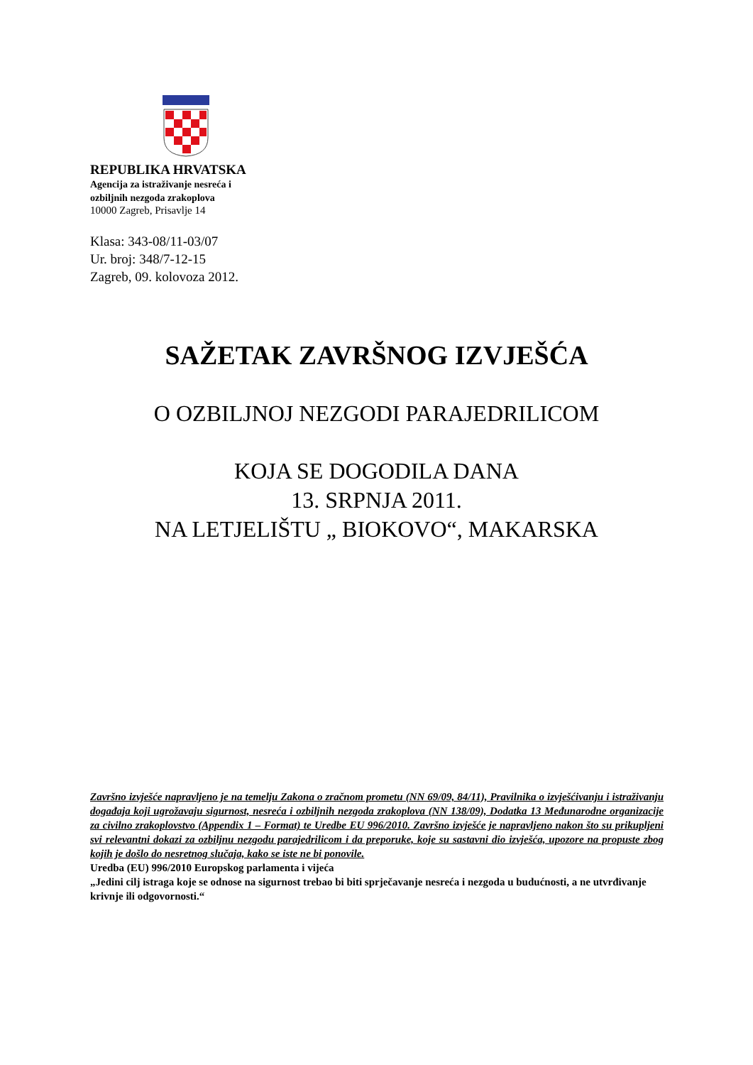REPUBLIKA HRVATSKA
Agencija za istraživanje nesreća i
ozbiljnih nezgoda zrakoplova
10000 Zagreb, Prisavlje 14
Klasa: 343-08/11-03/07
Ur. broj: 348/7-12-15
Zagreb, 09. kolovoza 2012.
SAŽETAK ZAVRŠNOG IZVJEŠĆA
O OZBILJNOJ NEZGODI PARAJEDRILICOM
KOJA SE DOGODILA DANA
13. SRPNJA 2011.
NA LETJELIŠTU „ BIOKOVO“, MAKARSKA
Završno izvješće napravljeno je na temelju Zakona o zračnom prometu (NN 69/09, 84/11), Pravilnika o izvješćivanju i istraživanju događaja koji ugrožavaju sigurnost, nesreća i ozbiljnih nezgoda zrakoplova (NN 138/09), Dodatka 13 Međunarodne organizacije za civilno zrakoplovstvo (Appendix 1 – Format) te Uredbe EU 996/2010. Završno izvješće je napravljeno nakon što su prikupljeni svi relevantni dokazi za ozbiljnu nezgodu parajedrilicom i da preporuke, koje su sastavni dio izvješća, upozore na propuste zbog kojih je došlo do nesretnog slučaja, kako se iste ne bi ponovile.
Uredba (EU) 996/2010 Europskog parlamenta i vijeća
„Jedini cilj istraga koje se odnose na sigurnost trebao bi biti sprječavanje nesreća i nezgoda u budućnosti, a ne utvrđivanje krivnje ili odgovornosti.“